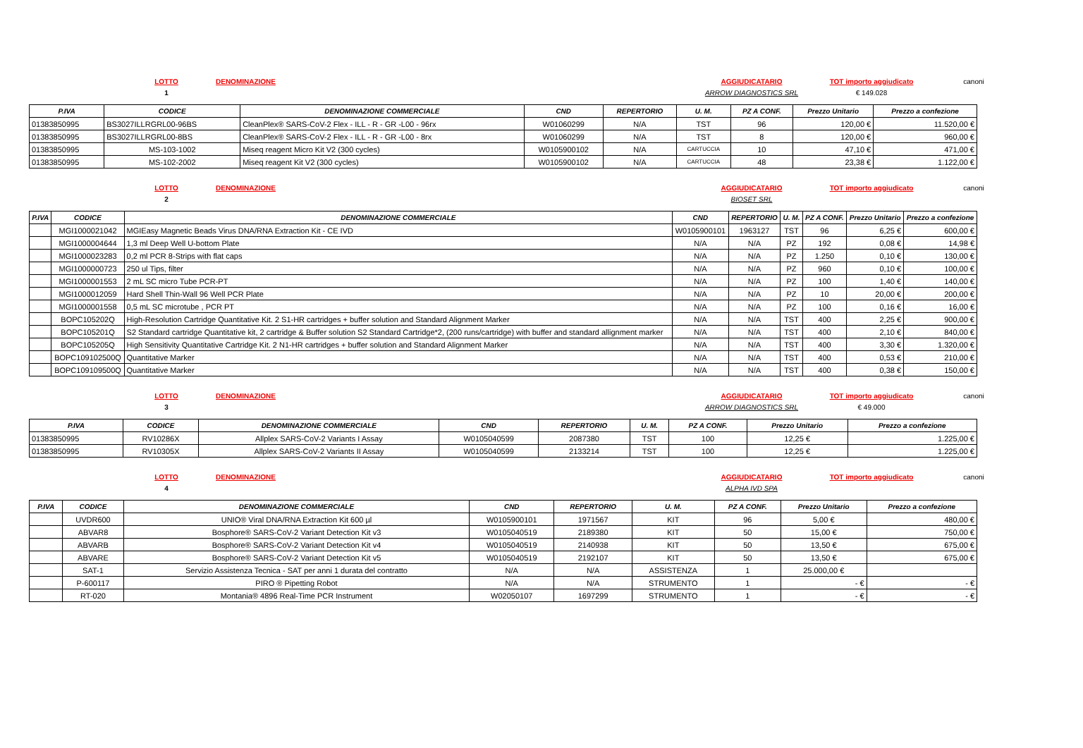LOTTO DENOMINAZIONE AGGIUDICATARIO TOT importo aggiudicato canoni 1 ARROW DIAGNOSTICS SRL € 149.028
| P.IVA | CODICE | DENOMINAZIONE COMMERCIALE | CND | REPERTORIO | U. M. | PZ A CONF. | Prezzo Unitario | Prezzo a confezione |
| --- | --- | --- | --- | --- | --- | --- | --- | --- |
| 01383850995 | BS3027ILLRGRL00-96BS | CleanPlex® SARS-CoV-2 Flex - ILL - R - GR -L00 - 96rx | W01060299 | N/A | TST | 96 | 120,00 € | 11.520,00 € |
| 01383850995 | BS3027ILLRGRL00-8BS | CleanPlex® SARS-CoV-2 Flex - ILL - R - GR -L00 - 8rx | W01060299 | N/A | TST | 8 | 120,00 € | 960,00 € |
| 01383850995 | MS-103-1002 | Miseq reagent Micro Kit V2 (300 cycles) | W0105900102 | N/A | CARTUCCIA | 10 | 47,10 € | 471,00 € |
| 01383850995 | MS-102-2002 | Miseq reagent Kit V2 (300 cycles) | W0105900102 | N/A | CARTUCCIA | 48 | 23,38 € | 1.122,00 € |
LOTTO DENOMINAZIONE AGGIUDICATARIO TOT importo aggiudicato canoni 2 BIOSET SRL
| P.IVA | CODICE | DENOMINAZIONE COMMERCIALE | CND | REPERTORIO | U. M. | PZ A CONF. | Prezzo Unitario | Prezzo a confezione |
| --- | --- | --- | --- | --- | --- | --- | --- | --- |
| | MGI1000021042 | MGIEasy Magnetic Beads Virus DNA/RNA Extraction Kit - CE IVD | W0105900101 | 1963127 | TST | 96 | 6,25 € | 600,00 € |
| | MGI1000004644 | 1,3 ml Deep Well U-bottom Plate | N/A | N/A | PZ | 192 | 0,08 € | 14,98 € |
| | MGI1000023283 | 0,2 ml PCR 8-Strips with flat caps | N/A | N/A | PZ | 1.250 | 0,10 € | 130,00 € |
| | MGI1000000723 | 250 ul Tips, filter | N/A | N/A | PZ | 960 | 0,10 € | 100,00 € |
| | MGI1000001553 | 2 mL SC micro Tube PCR-PT | N/A | N/A | PZ | 100 | 1,40 € | 140,00 € |
| | MGI1000012059 | Hard Shell Thin-Wall 96 Well PCR Plate | N/A | N/A | PZ | 10 | 20,00 € | 200,00 € |
| | MGI1000001558 | 0,5 mL SC microtube , PCR PT | N/A | N/A | PZ | 100 | 0,16 € | 16,00 € |
| | BOPC105202Q | High-Resolution Cartridge Quantitative Kit. 2 S1-HR cartridges + buffer solution and Standard Alignment Marker | N/A | N/A | TST | 400 | 2,25 € | 900,00 € |
| | BOPC105201Q | S2 Standard cartridge Quantitative kit, 2 cartridge & Buffer solution S2 Standard Cartridge*2, (200 runs/cartridge) with buffer and standard allignment marker | N/A | N/A | TST | 400 | 2,10 € | 840,00 € |
| | BOPC105205Q | High Sensitivity Quantitative Cartridge Kit. 2 N1-HR cartridges + buffer solution and Standard Alignment Marker | N/A | N/A | TST | 400 | 3,30 € | 1.320,00 € |
| | BOPC109102500Q | Quantitative Marker | N/A | N/A | TST | 400 | 0,53 € | 210,00 € |
| | BOPC109109500Q | Quantitative Marker | N/A | N/A | TST | 400 | 0,38 € | 150,00 € |
LOTTO DENOMINAZIONE AGGIUDICATARIO TOT importo aggiudicato canoni 3 ARROW DIAGNOSTICS SRL € 49.000
| P.IVA | CODICE | DENOMINAZIONE COMMERCIALE | CND | REPERTORIO | U. M. | PZ A CONF. | Prezzo Unitario | Prezzo a confezione |
| --- | --- | --- | --- | --- | --- | --- | --- | --- |
| 01383850995 | RV10286X | Allplex SARS-CoV-2 Variants I Assay | W0105040599 | 2087380 | TST | 100 | 12,25 € | 1.225,00 € |
| 01383850995 | RV10305X | Allplex SARS-CoV-2 Variants II Assay | W0105040599 | 2133214 | TST | 100 | 12,25 € | 1.225,00 € |
LOTTO DENOMINAZIONE AGGIUDICATARIO TOT importo aggiudicato canoni 4 ALPHA IVD SPA
| P.IVA | CODICE | DENOMINAZIONE COMMERCIALE | CND | REPERTORIO | U. M. | PZ A CONF. | Prezzo Unitario | Prezzo a confezione |
| --- | --- | --- | --- | --- | --- | --- | --- | --- |
| | UVDR600 | UNIO® Viral DNA/RNA Extraction Kit 600 µl | W0105900101 | 1971567 | KIT | 96 | 5,00 € | 480,00 € |
| | ABVAR8 | Bosphore® SARS-CoV-2 Variant Detection Kit v3 | W0105040519 | 2189380 | KIT | 50 | 15,00 € | 750,00 € |
| | ABVARB | Bosphore® SARS-CoV-2 Variant Detection Kit v4 | W0105040519 | 2140938 | KIT | 50 | 13,50 € | 675,00 € |
| | ABVARE | Bosphore® SARS-CoV-2 Variant Detection Kit v5 | W0105040519 | 2192107 | KIT | 50 | 13,50 € | 675,00 € |
| | SAT-1 | Servizio Assistenza Tecnica - SAT per anni 1 durata del contratto | N/A | N/A | ASSISTENZA | 1 | 25.000,00 € | |
| | P-600117 | PIRO ® Pipetting Robot | N/A | N/A | STRUMENTO | 1 | - € | - € |
| | RT-020 | Montania® 4896 Real-Time PCR Instrument | W02050107 | 1697299 | STRUMENTO | 1 | - € | - € |